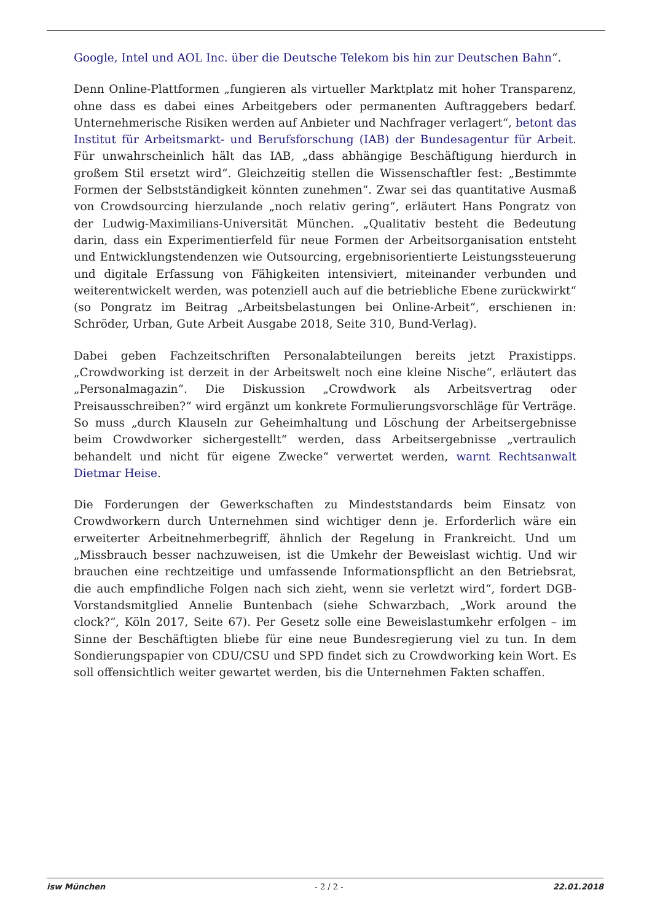Google, Intel und AOL Inc. über die Deutsche Telekom bis hin zur Deutschen Bahn“.
Denn Online-Plattformen „fungieren als virtueller Marktplatz mit hoher Transparenz, ohne dass es dabei eines Arbeitgebers oder permanenten Auftraggebers bedarf. Unternehmerische Risiken werden auf Anbieter und Nachfrager verlagert“, betont das Institut für Arbeitsmarkt- und Berufsforschung (IAB) der Bundesagentur für Arbeit. Für unwahrscheinlich hält das IAB, „dass abhängige Beschäftigung hierdurch in großem Stil ersetzt wird“. Gleichzeitig stellen die Wissenschaftler fest: „Bestimmte Formen der Selbstständigkeit könnten zunehmen“. Zwar sei das quantitative Ausmaß von Crowdsourcing hierzulande „noch relativ gering“, erläutert Hans Pongratz von der Ludwig-Maximilians-Universität München. „Qualitativ besteht die Bedeutung darin, dass ein Experimentierfeld für neue Formen der Arbeitsorganisation entsteht und Entwicklungstendenzen wie Outsourcing, ergebnisorientierte Leistungssteuerung und digitale Erfassung von Fähigkeiten intensiviert, miteinander verbunden und weiterentwickelt werden, was potenziell auch auf die betriebliche Ebene zurückwirkt“ (so Pongratz im Beitrag „Arbeitsbelastungen bei Online-Arbeit“, erschienen in: Schröder, Urban, Gute Arbeit Ausgabe 2018, Seite 310, Bund-Verlag).
Dabei geben Fachzeitschriften Personalabteilungen bereits jetzt Praxistipps. „Crowdworking ist derzeit in der Arbeitswelt noch eine kleine Nische“, erläutert das „Personalmagazin“. Die Diskussion „Crowdwork als Arbeitsvertrag oder Preisausschreiben?“ wird ergänzt um konkrete Formulierungsvorschläge für Verträge. So muss „durch Klauseln zur Geheimhaltung und Löschung der Arbeitsergebnisse beim Crowdworker sichergestellt“ werden, dass Arbeitsergebnisse „vertraulich behandelt und nicht für eigene Zwecke“ verwertet werden, warnt Rechtsanwalt Dietmar Heise.
Die Forderungen der Gewerkschaften zu Mindeststandards beim Einsatz von Crowdworkern durch Unternehmen sind wichtiger denn je. Erforderlich wäre ein erweiterter Arbeitnehmerbegriff, ähnlich der Regelung in Frankreicht. Und um „Missbrauch besser nachzuweisen, ist die Umkehr der Beweislast wichtig. Und wir brauchen eine rechtzeitige und umfassende Informationspflicht an den Betriebsrat, die auch empfindliche Folgen nach sich zieht, wenn sie verletzt wird“, fordert DGB-Vorstandsmitglied Annelie Buntenbach (siehe Schwarzbach, „Work around the clock?“, Köln 2017, Seite 67). Per Gesetz solle eine Beweislastumkehr erfolgen – im Sinne der Beschäftigten bliebe für eine neue Bundesregierung viel zu tun. In dem Sondierungspapier von CDU/CSU und SPD findet sich zu Crowdworking kein Wort. Es soll offensichtlich weiter gewartet werden, bis die Unternehmen Fakten schaffen.
isw München - 2 / 2 - 22.01.2018